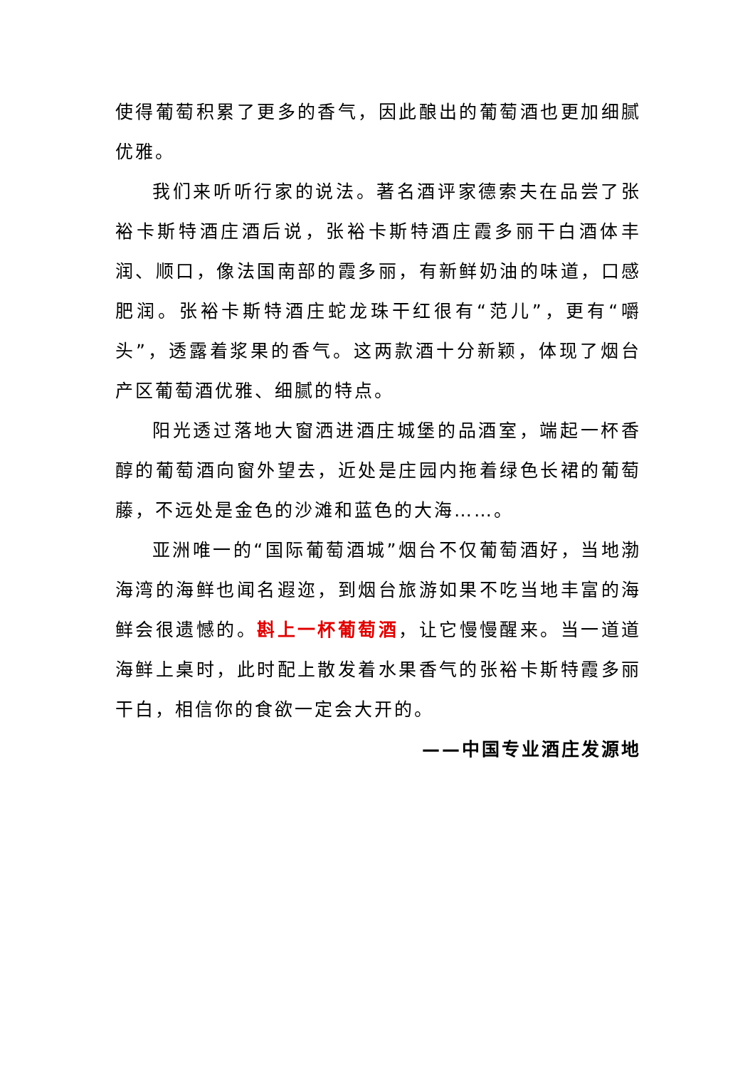使得葡萄积累了更多的香气，因此酿出的葡萄酒也更加细腻优雅。
我们来听听行家的说法。著名酒评家德索夫在品尝了张裕卡斯特酒庄酒后说，张裕卡斯特酒庄霞多丽干白酒体丰润、顺口，像法国南部的霞多丽，有新鲜奶油的味道，口感肥润。张裕卡斯特酒庄蛇龙珠干红很有“范儿”，更有“嚼头”，透露着浆果的香气。这两款酒十分新颖，体现了烟台产区葡萄酒优雅、细腻的特点。
阳光透过落地大窗洒进酒庄城堡的品酒室，端起一杯香醇的葡萄酒向窗外望去，近处是庄园内拖着绿色长裙的葡萄藤，不远处是金色的沙滩和蓝色的大海……。
亚洲唯一的“国际葡萄酒城”烟台不仅葡萄酒好，当地渤海湾的海鲜也闻名遐迩，到烟台旅游如果不吃当地丰富的海鲜会很遗憾的。斟上一杯葡萄酒，让它慢慢醒来。当一道道海鲜上桌时，此时配上散发着水果香气的张裕卡斯特霞多丽干白，相信你的食欲一定会大开的。
——中国专业酒庄发源地